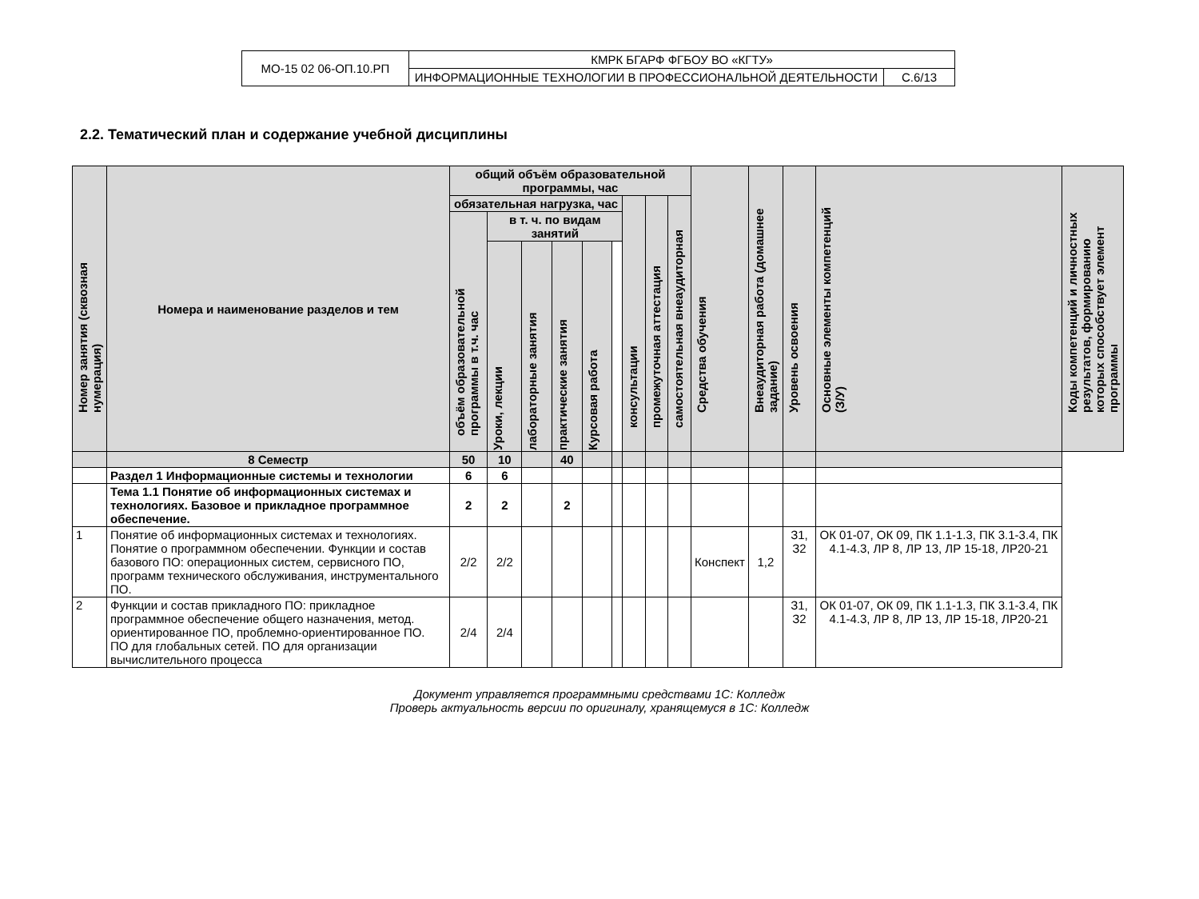| МО-15 02 06-ОП.10.РП | КМРК БГАРФ ФГБОУ ВО «КГТУ» | |
| | ИНФОРМАЦИОННЫЕ ТЕХНОЛОГИИ В ПРОФЕССИОНАЛЬНОЙ ДЕЯТЕЛЬНОСТИ | С.6/13 |
2.2. Тематический план и содержание учебной дисциплины
| Номер занятия (сквозная нумерация) | Номера и наименование разделов и тем | общий объём образовательной программы, час | | | | | | | | | Средства обучения | Внеаудиторная работа (домашнее задание) | Уровень освоения | Основные элементы компетенций (З/У) | Коды компетенций и личностных результатов, формированию которых способствует элемент программы |
| --- | --- | --- | --- | --- | --- | --- | --- | --- | --- | --- | --- | --- | --- | --- | --- |
| | | обязательная нагрузка, час | | | | | | консультации | промежуточная аттестация | самостоятельная внеаудиторная | | | | | |
| | | объём образовательной программы в т.ч. час | в т. ч. по видам занятий | | | | | | | | | | | | |
| | | | Уроки, лекции | лабораторные занятия | практические занятия | Курсовая работа | | | | | | | | | |
| | 8 Семестр | 50 | 10 | | 40 | | | | | | | | | | |
| | Раздел 1 Информационные системы и технологии | 6 | 6 | | | | | | | | | | | | |
| | Тема 1.1 Понятие об информационных системах и технологиях. Базовое и прикладное программное обеспечение. | 2 | 2 | | 2 | | | | | | | | | | |
| 1 | Понятие об информационных системах и технологиях. Понятие о программном обеспечении. Функции и состав базового ПО: операционных систем, сервисного ПО, программ технического обслуживания, инструментального ПО. | 2/2 | 2/2 | | | | | | | | Конспект | 1,2 | З1, З2 | ОК 01-07, ОК 09, ПК 1.1-1.3, ПК 3.1-3.4, ПК 4.1-4.3, ЛР 8, ЛР 13, ЛР 15-18, ЛР20-21 | |
| 2 | Функции и состав прикладного ПО: прикладное программное обеспечение общего назначения, метод. ориентированное ПО, проблемно-ориентированное ПО. ПО для глобальных сетей. ПО для организации вычислительного процесса | 2/4 | 2/4 | | | | | | | | | | З1, З2 | ОК 01-07, ОК 09, ПК 1.1-1.3, ПК 3.1-3.4, ПК 4.1-4.3, ЛР 8, ЛР 13, ЛР 15-18, ЛР20-21 | |
Документ управляется программными средствами 1С: Колледж
Проверь актуальность версии по оригиналу, хранящемуся в 1С: Колледж